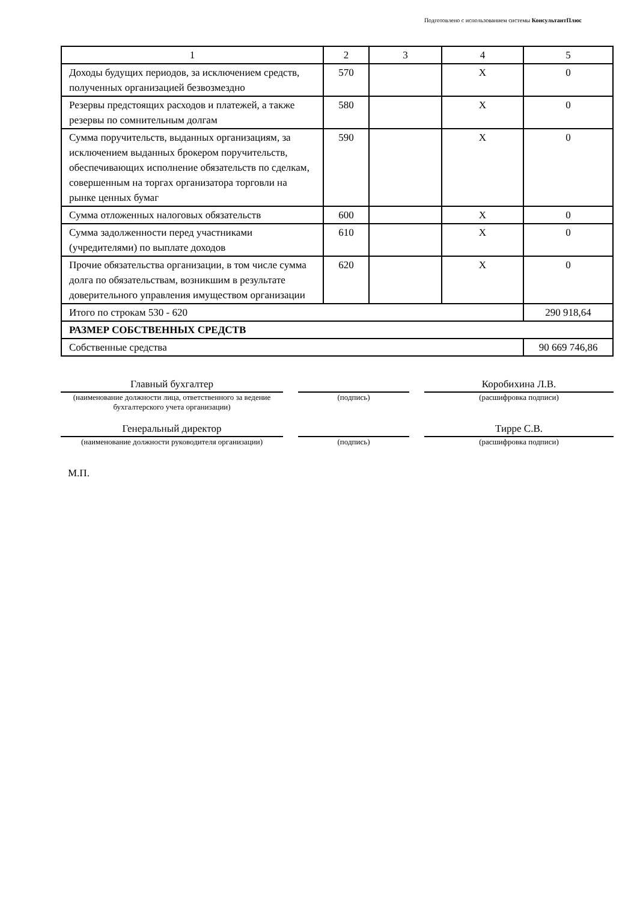Подготовлено с использованием системы КонсультантПлюс
| 1 | 2 | 3 | 4 | 5 |
| Доходы будущих периодов, за исключением средств, полученных организацией безвозмездно | 570 | | X | 0 |
| Резервы предстоящих расходов и платежей, а также резервы по сомнительным долгам | 580 | | X | 0 |
| Сумма поручительств, выданных организациям, за исключением выданных брокером поручительств, обеспечивающих исполнение обязательств по сделкам, совершенным на торгах организатора торговли на рынке ценных бумаг | 590 | | X | 0 |
| Сумма отложенных налоговых обязательств | 600 | | X | 0 |
| Сумма задолженности перед участниками (учредителями) по выплате доходов | 610 | | X | 0 |
| Прочие обязательства организации, в том числе сумма долга по обязательствам, возникшим в результате доверительного управления имуществом организации | 620 | | X | 0 |
| Итого по строкам 530 - 620 | | | | 290 918,64 |
| РАЗМЕР СОБСТВЕННЫХ СРЕДСТВ | | | | |
| Собственные средства | | | | 90 669 746,86 |
| Главный бухгалтер | | | | Коробихина Л.В. |
| (наименование должности лица, ответственного за ведение бухгалтерского учета организации) | | (подпись) | | (расшифровка подписи) |
| Генеральный директор | | | | Тирре С.В. |
| (наименование должности руководителя организации) | | (подпись) | | (расшифровка подписи) |
М.П.